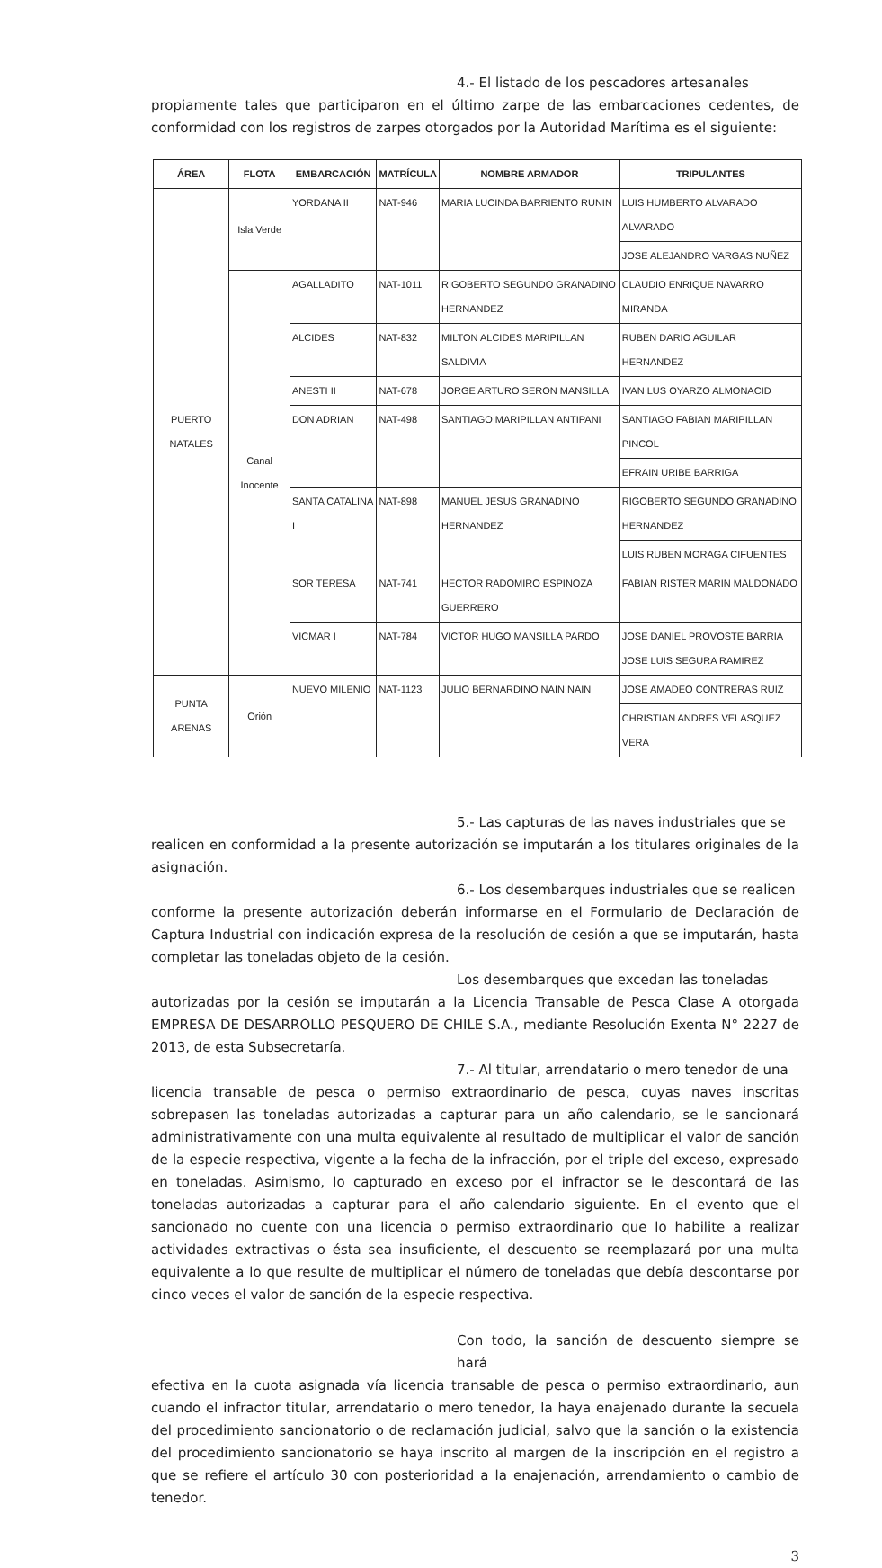4.- El listado de los pescadores artesanales
propiamente tales que participaron en el último zarpe de las embarcaciones cedentes, de conformidad con los registros de zarpes otorgados por la Autoridad Marítima es el siguiente:
| ÁREA | FLOTA | EMBARCACIÓN | MATRÍCULA | NOMBRE ARMADOR | TRIPULANTES |
| --- | --- | --- | --- | --- | --- |
| PUERTO NATALES | Isla Verde | YORDANA II | NAT-946 | MARIA LUCINDA BARRIENTO RUNIN | LUIS HUMBERTO ALVARADO ALVARADO |
| | | | | | JOSE ALEJANDRO VARGAS NUÑEZ |
| | Canal Inocente | AGALLADITO | NAT-1011 | RIGOBERTO SEGUNDO GRANADINO HERNANDEZ | CLAUDIO ENRIQUE NAVARRO MIRANDA |
| | | ALCIDES | NAT-832 | MILTON ALCIDES MARIPILLAN SALDIVIA | RUBEN DARIO AGUILAR HERNANDEZ |
| | | ANESTI II | NAT-678 | JORGE ARTURO SERON MANSILLA | IVAN LUS OYARZO ALMONACID |
| | | DON ADRIAN | NAT-498 | SANTIAGO MARIPILLAN ANTIPANI | SANTIAGO FABIAN MARIPILLAN PINCOL |
| | | | | | EFRAIN URIBE BARRIGA |
| | | SANTA CATALINA I | NAT-898 | MANUEL JESUS GRANADINO HERNANDEZ | RIGOBERTO SEGUNDO GRANADINO HERNANDEZ |
| | | | | | LUIS RUBEN MORAGA CIFUENTES |
| | | SOR TERESA | NAT-741 | HECTOR RADOMIRO ESPINOZA GUERRERO | FABIAN RISTER MARIN MALDONADO |
| | | VICMAR I | NAT-784 | VICTOR HUGO MANSILLA PARDO | JOSE DANIEL PROVOSTE BARRIA JOSE LUIS SEGURA RAMIREZ |
| PUNTA ARENAS | Orión | NUEVO MILENIO | NAT-1123 | JULIO BERNARDINO NAIN NAIN | JOSE AMADEO CONTRERAS RUIZ |
| | | | | | CHRISTIAN ANDRES VELASQUEZ VERA |
5.- Las capturas de las naves industriales que se
realicen en conformidad a la presente autorización se imputarán a los titulares originales de la asignación.
6.- Los desembarques industriales que se realicen
conforme la presente autorización deberán informarse en el Formulario de Declaración de Captura Industrial con indicación expresa de la resolución de cesión a que se imputarán, hasta completar las toneladas objeto de la cesión.
Los desembarques que excedan las toneladas
autorizadas por la cesión se imputarán a la Licencia Transable de Pesca Clase A otorgada EMPRESA DE DESARROLLO PESQUERO DE CHILE S.A., mediante Resolución Exenta N° 2227 de 2013, de esta Subsecretaría.
7.- Al titular, arrendatario o mero tenedor de una
licencia transable de pesca o permiso extraordinario de pesca, cuyas naves inscritas sobrepasen las toneladas autorizadas a capturar para un año calendario, se le sancionará administrativamente con una multa equivalente al resultado de multiplicar el valor de sanción de la especie respectiva, vigente a la fecha de la infracción, por el triple del exceso, expresado en toneladas. Asimismo, lo capturado en exceso por el infractor se le descontará de las toneladas autorizadas a capturar para el año calendario siguiente. En el evento que el sancionado no cuente con una licencia o permiso extraordinario que lo habilite a realizar actividades extractivas o ésta sea insuficiente, el descuento se reemplazará por una multa equivalente a lo que resulte de multiplicar el número de toneladas que debía descontarse por cinco veces el valor de sanción de la especie respectiva.
Con todo, la sanción de descuento siempre se hará
efectiva en la cuota asignada vía licencia transable de pesca o permiso extraordinario, aun cuando el infractor titular, arrendatario o mero tenedor, la haya enajenado durante la secuela del procedimiento sancionatorio o de reclamación judicial, salvo que la sanción o la existencia del procedimiento sancionatorio se haya inscrito al margen de la inscripción en el registro a que se refiere el artículo 30 con posterioridad a la enajenación, arrendamiento o cambio de tenedor.
3